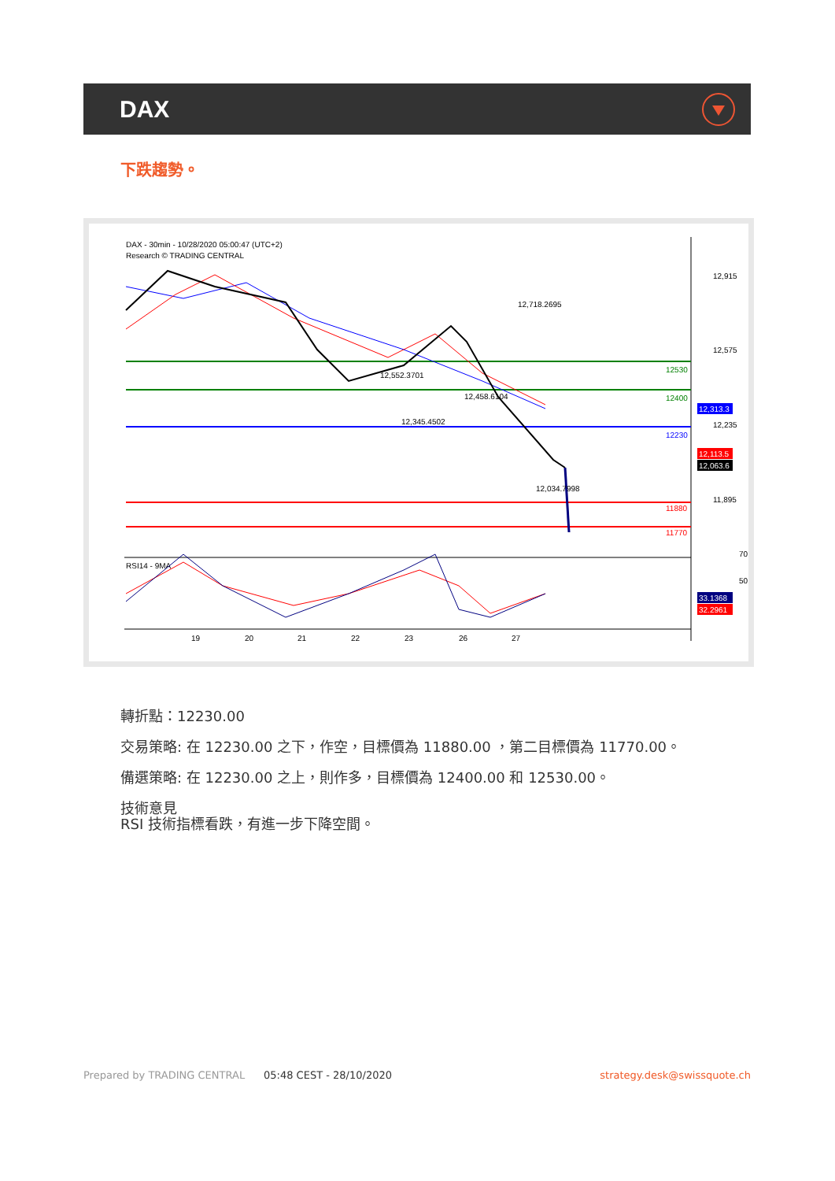DAX
下跌趨勢。
DAX - 30min - 10/28/2020 05:00:47 (UTC+2)
Research © TRADING CENTRAL
12,718.2695
12,552.3701
12,458.6104
12,345.4502
12,034.7998
12,915
12,575
12,235
11,895
70
50
RSI14 - 9MA
19
20
21
22
23
26
27
12530
12400
12230
11880
11770
12,313.3
12,113.5
12,063.6
33.1368
32.2961
轉折點：12230.00
交易策略: 在 12230.00 之下，作空，目標價為 11880.00 ，第二目標價為 11770.00。
備選策略: 在 12230.00 之上，則作多，目標價為 12400.00 和 12530.00。
技術意見
RSI 技術指標看跌，有進一步下降空間。
Prepared by TRADING CENTRAL 05:48 CEST - 28/10/2020 strategy.desk@swissquote.ch